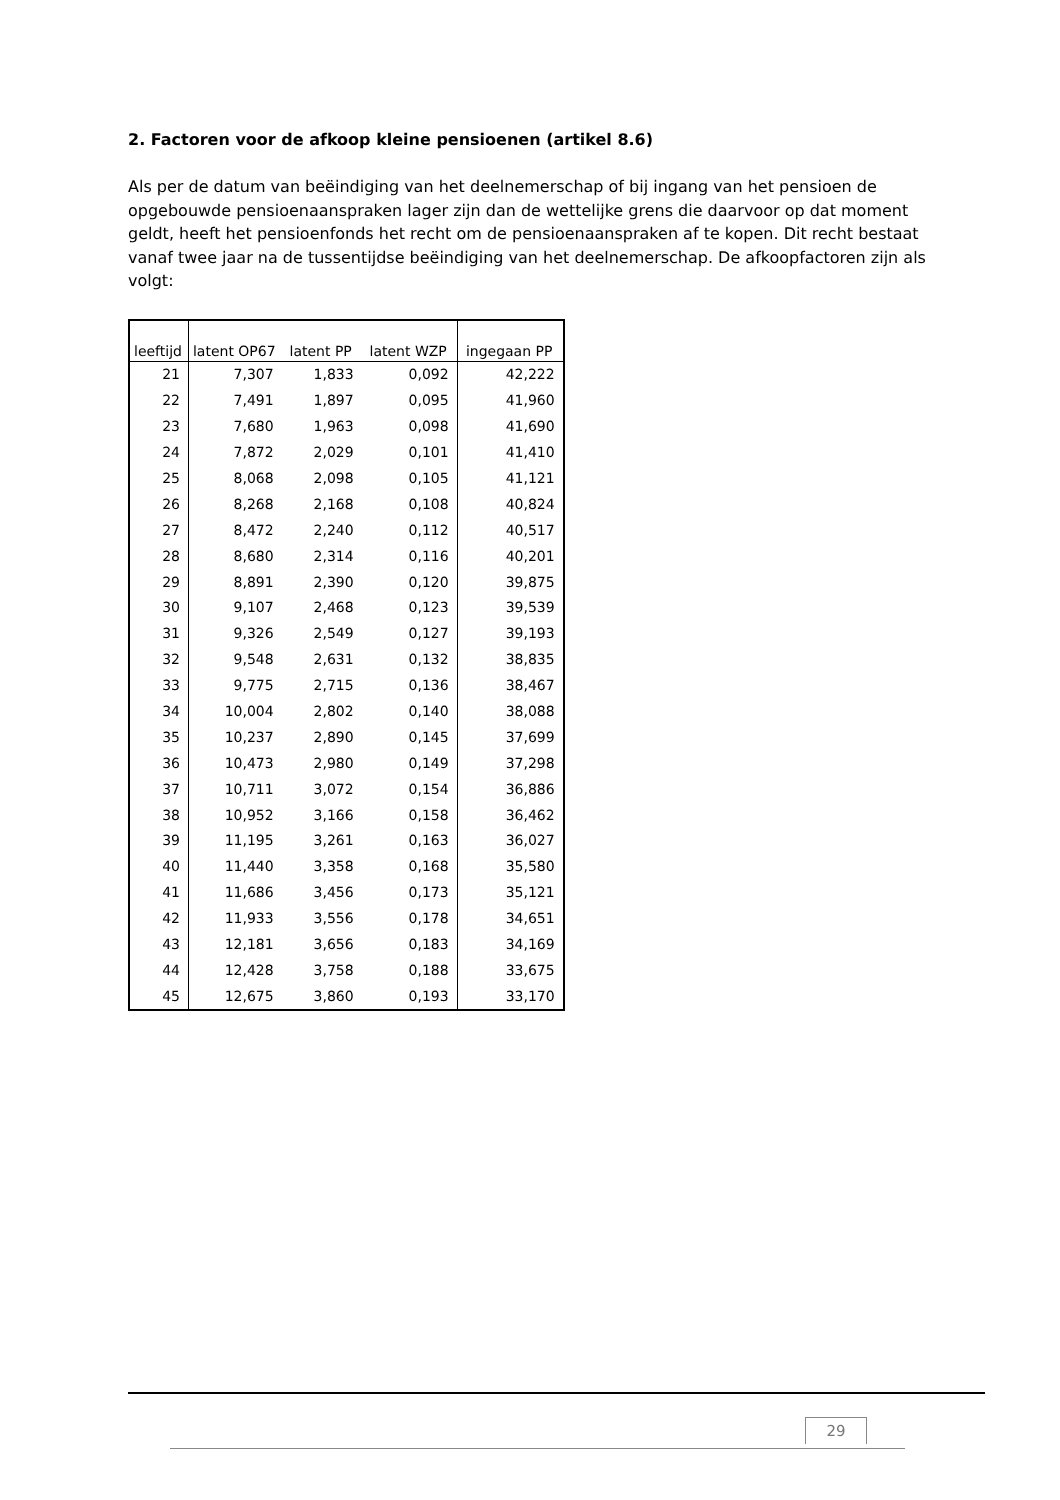2. Factoren voor de afkoop kleine pensioenen (artikel 8.6)
Als per de datum van beëindiging van het deelnemerschap of bij ingang van het pensioen de opgebouwde pensioenaanspraken lager zijn dan de wettelijke grens die daarvoor op dat moment geldt, heeft het pensioenfonds het recht om de pensioenaanspraken af te kopen. Dit recht bestaat vanaf twee jaar na de tussentijdse beëindiging van het deelnemerschap. De afkoopfactoren zijn als volgt:
| leeftijd | latent OP67 | latent PP | latent WZP | ingegaan PP |
| --- | --- | --- | --- | --- |
| 21 | 7,307 | 1,833 | 0,092 | 42,222 |
| 22 | 7,491 | 1,897 | 0,095 | 41,960 |
| 23 | 7,680 | 1,963 | 0,098 | 41,690 |
| 24 | 7,872 | 2,029 | 0,101 | 41,410 |
| 25 | 8,068 | 2,098 | 0,105 | 41,121 |
| 26 | 8,268 | 2,168 | 0,108 | 40,824 |
| 27 | 8,472 | 2,240 | 0,112 | 40,517 |
| 28 | 8,680 | 2,314 | 0,116 | 40,201 |
| 29 | 8,891 | 2,390 | 0,120 | 39,875 |
| 30 | 9,107 | 2,468 | 0,123 | 39,539 |
| 31 | 9,326 | 2,549 | 0,127 | 39,193 |
| 32 | 9,548 | 2,631 | 0,132 | 38,835 |
| 33 | 9,775 | 2,715 | 0,136 | 38,467 |
| 34 | 10,004 | 2,802 | 0,140 | 38,088 |
| 35 | 10,237 | 2,890 | 0,145 | 37,699 |
| 36 | 10,473 | 2,980 | 0,149 | 37,298 |
| 37 | 10,711 | 3,072 | 0,154 | 36,886 |
| 38 | 10,952 | 3,166 | 0,158 | 36,462 |
| 39 | 11,195 | 3,261 | 0,163 | 36,027 |
| 40 | 11,440 | 3,358 | 0,168 | 35,580 |
| 41 | 11,686 | 3,456 | 0,173 | 35,121 |
| 42 | 11,933 | 3,556 | 0,178 | 34,651 |
| 43 | 12,181 | 3,656 | 0,183 | 34,169 |
| 44 | 12,428 | 3,758 | 0,188 | 33,675 |
| 45 | 12,675 | 3,860 | 0,193 | 33,170 |
29